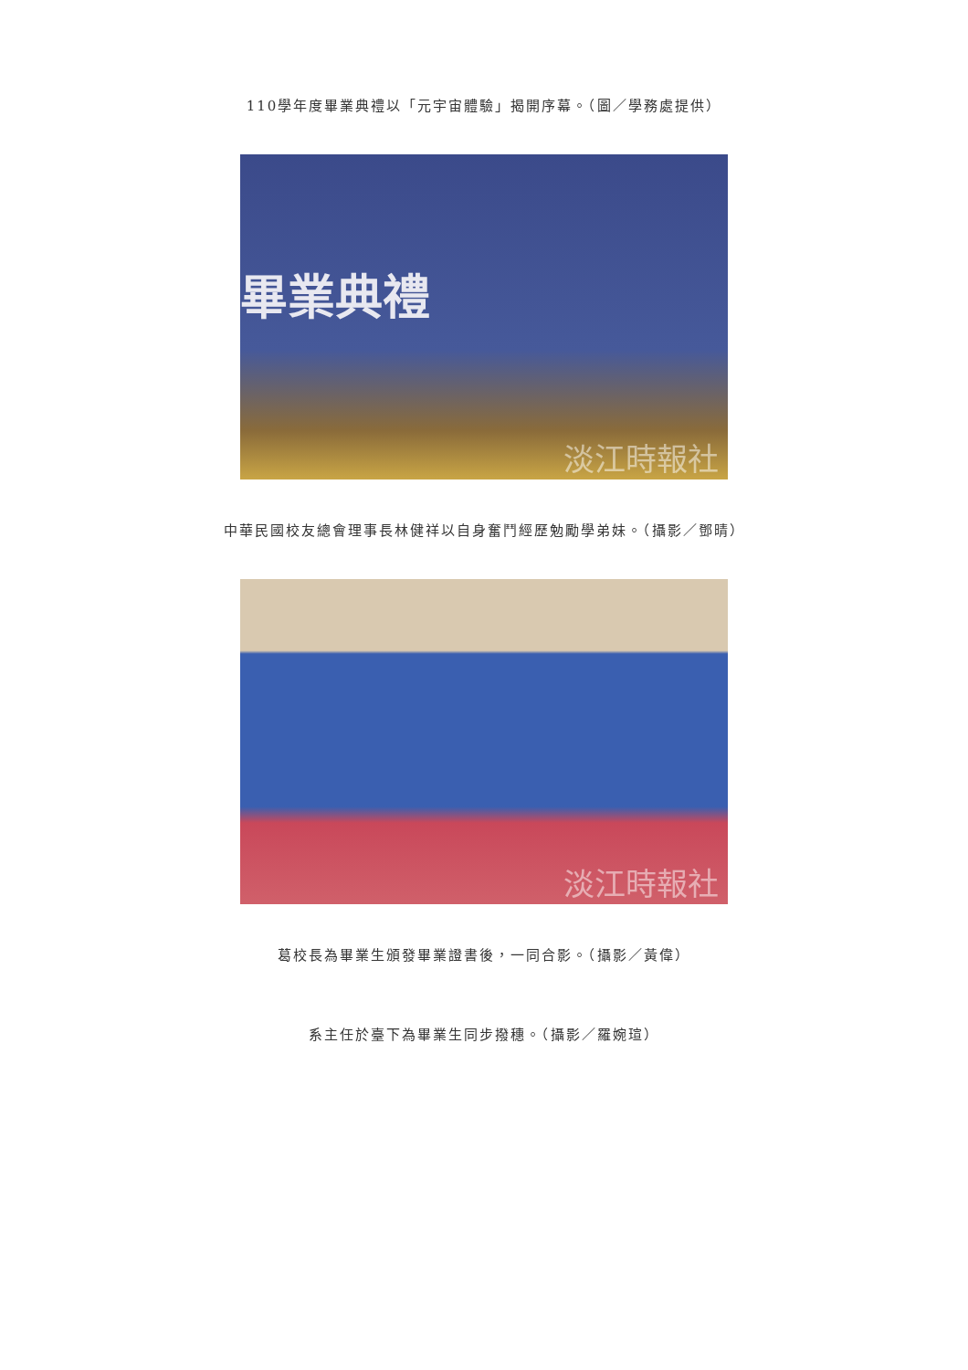110學年度畢業典禮以「元宇宙體驗」揭開序幕。（圖／學務處提供）
畢業典禮
淡江時報社
中華民國校友總會理事長林健祥以自身奮鬥經歷勉勵學弟妹。（攝影／鄧晴）
淡江時報社
葛校長為畢業生頒發畢業證書後，一同合影。（攝影／黃偉）
系主任於臺下為畢業生同步撥穗。（攝影／羅婉瑄）